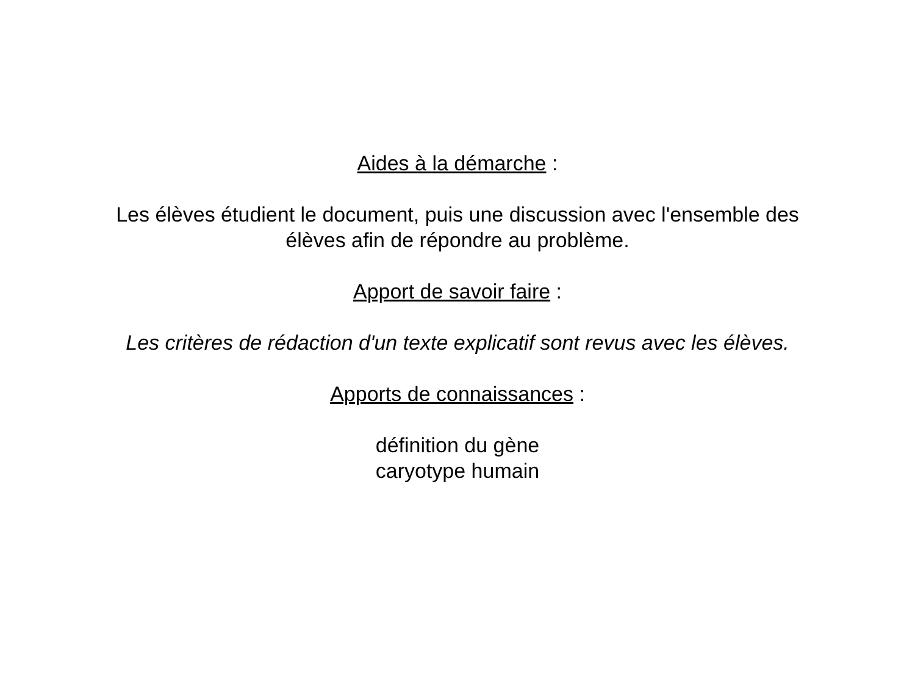Aides à la démarche :
Les élèves étudient le document, puis une discussion avec l'ensemble des
élèves afin de répondre au problème.
Apport de savoir faire :
Les critères de rédaction d'un texte explicatif sont revus avec les élèves.
Apports de connaissances :
définition du gène
caryotype humain